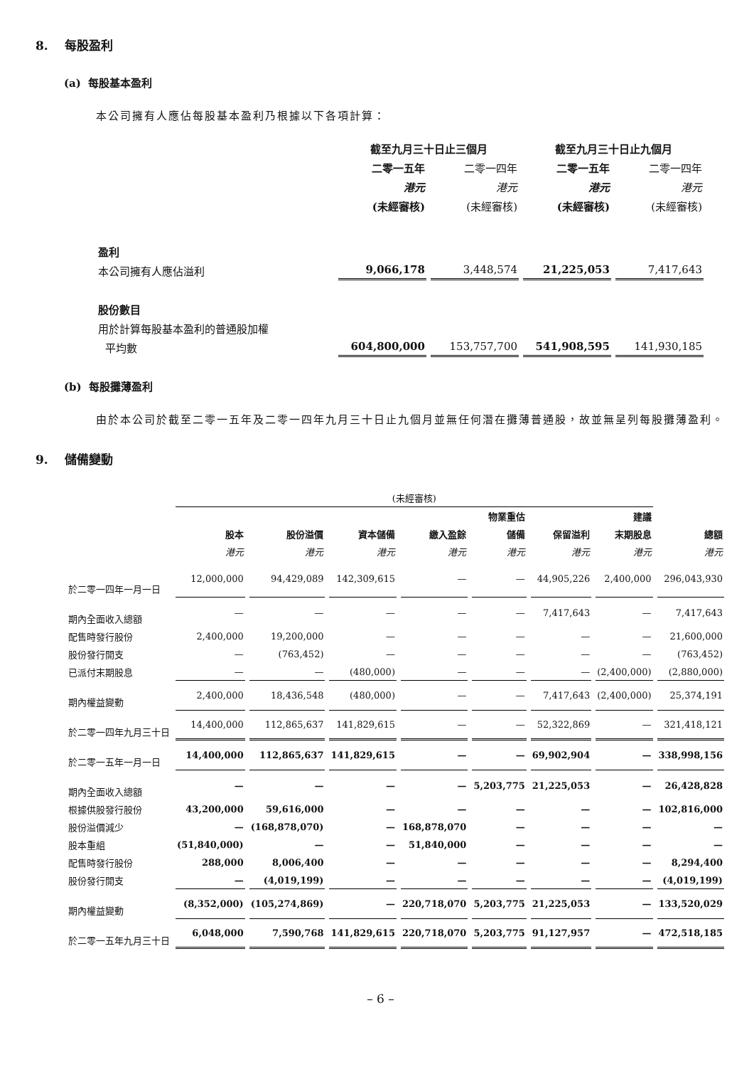8. 每股盈利
(a) 每股基本盈利
本公司擁有人應佔每股基本盈利乃根據以下各項計算：
| | 截至九月三十日止三個月 | | 截至九月三十日止九個月 | |
| --- | --- | --- | --- | --- |
| | 二零一五年 | 二零一四年 | 二零一五年 | 二零一四年 |
| | 港元 | 港元 | 港元 | 港元 |
| | (未經審核) | (未經審核) | (未經審核) | (未經審核) |
| 盈利 | | | | |
| 本公司擁有人應佔溢利 | 9,066,178 | 3,448,574 | 21,225,053 | 7,417,643 |
| 股份數目 | | | | |
| 用於計算每股基本盈利的普通股加權 | | | | |
| 平均數 | 604,800,000 | 153,757,700 | 541,908,595 | 141,930,185 |
(b) 每股攤薄盈利
由於本公司於截至二零一五年及二零一四年九月三十日止九個月並無任何潛在攤薄普通股，故並無呈列每股攤薄盈利。
9. 儲備變動
| | (未經審核) | | | | | | | |
| --- | --- | --- | --- | --- | --- | --- | --- | --- |
| | | | | | 物業重估 | | 建議 | |
| | 股本 | 股份溢價 | 資本儲備 | 繳入盈餘 | 儲備 | 保留溢利 | 末期股息 | 總額 |
| | 港元 | 港元 | 港元 | 港元 | 港元 | 港元 | 港元 | 港元 |
| 於二零一四年一月一日 | 12,000,000 | 94,429,089 | 142,309,615 | — | — | 44,905,226 | 2,400,000 | 296,043,930 |
| 期內全面收入總額 | — | — | — | — | — | 7,417,643 | — | 7,417,643 |
| 配售時發行股份 | 2,400,000 | 19,200,000 | — | — | — | — | — | 21,600,000 |
| 股份發行開支 | — | (763,452) | — | — | — | — | — | (763,452) |
| 已派付末期股息 | — | — | (480,000) | — | — | — | (2,400,000) | (2,880,000) |
| 期內權益變動 | 2,400,000 | 18,436,548 | (480,000) | — | — | 7,417,643 | (2,400,000) | 25,374,191 |
| 於二零一四年九月三十日 | 14,400,000 | 112,865,637 | 141,829,615 | — | — | 52,322,869 | — | 321,418,121 |
| 於二零一五年一月一日 | 14,400,000 | 112,865,637 | 141,829,615 | — | — | 69,902,904 | — | 338,998,156 |
| 期內全面收入總額 | — | — | — | — | 5,203,775 | 21,225,053 | — | 26,428,828 |
| 根據供股發行股份 | 43,200,000 | 59,616,000 | — | — | — | — | — | 102,816,000 |
| 股份溢價減少 | — | (168,878,070) | — | 168,878,070 | — | — | — | — |
| 股本重組 | (51,840,000) | — | — | 51,840,000 | — | — | — | — |
| 配售時發行股份 | 288,000 | 8,006,400 | — | — | — | — | — | 8,294,400 |
| 股份發行開支 | — | (4,019,199) | — | — | — | — | — | (4,019,199) |
| 期內權益變動 | (8,352,000) | (105,274,869) | — | 220,718,070 | 5,203,775 | 21,225,053 | — | 133,520,029 |
| 於二零一五年九月三十日 | 6,048,000 | 7,590,768 | 141,829,615 | 220,718,070 | 5,203,775 | 91,127,957 | — | 472,518,185 |
– 6 –